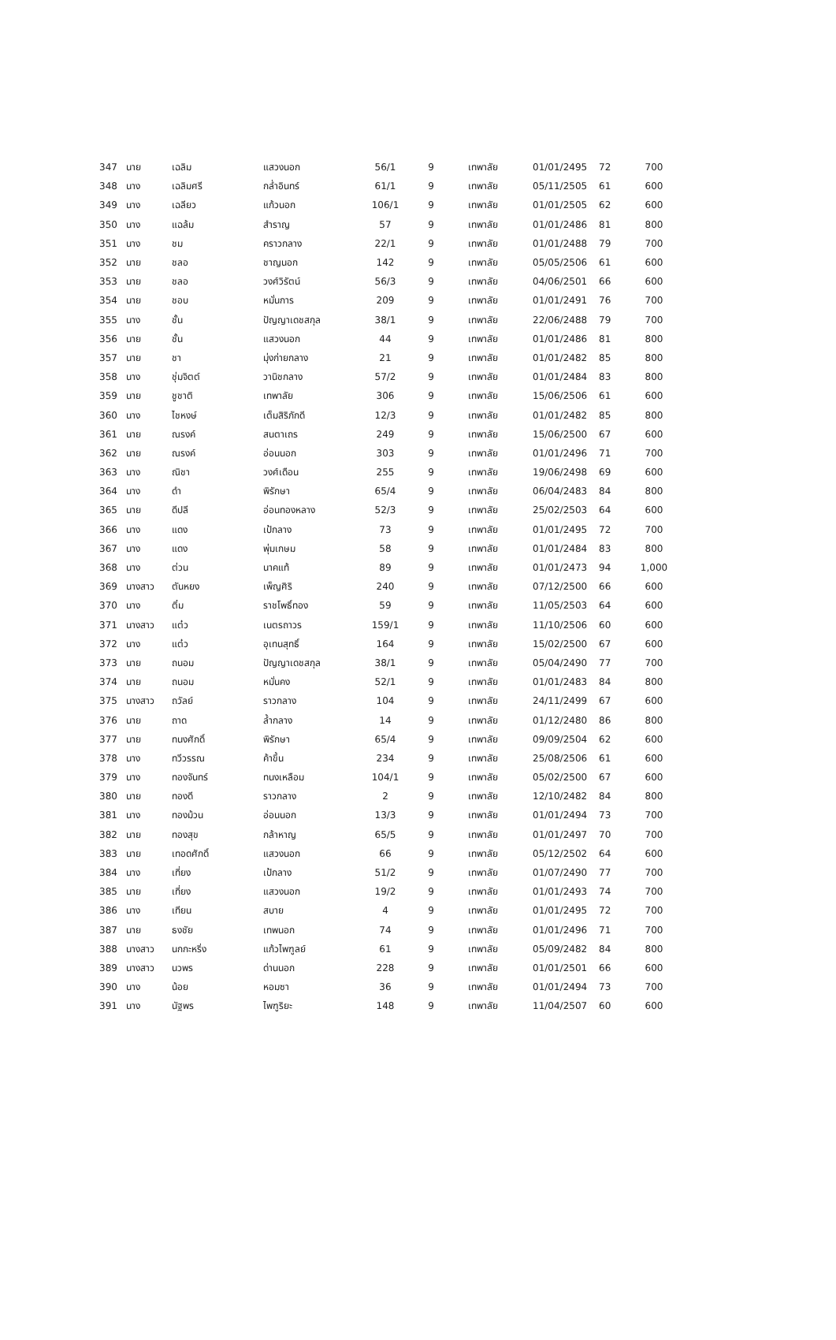| 347 | นาย | เฉลิม | แสวงนอก | 56/1 | 9 | เทพาลัย | 01/01/2495 | 72 | 700 |
| 348 | นาง | เฉลิมศรี | กล่ำอินทร์ | 61/1 | 9 | เทพาลัย | 05/11/2505 | 61 | 600 |
| 349 | นาง | เฉลียว | แก้วนอก | 106/1 | 9 | เทพาลัย | 01/01/2505 | 62 | 600 |
| 350 | นาง | แฉล้ม | สำราญ | 57 | 9 | เทพาลัย | 01/01/2486 | 81 | 800 |
| 351 | นาง | ชม | คราวกลาง | 22/1 | 9 | เทพาลัย | 01/01/2488 | 79 | 700 |
| 352 | นาย | ชลอ | ชาญนอก | 142 | 9 | เทพาลัย | 05/05/2506 | 61 | 600 |
| 353 | นาย | ชลอ | วงศ์วิรัตน์ | 56/3 | 9 | เทพาลัย | 04/06/2501 | 66 | 600 |
| 354 | นาย | ชอบ | หมั่นการ | 209 | 9 | เทพาลัย | 01/01/2491 | 76 | 700 |
| 355 | นาง | ชั้น | ปัญญาเดชสกุล | 38/1 | 9 | เทพาลัย | 22/06/2488 | 79 | 700 |
| 356 | นาย | ชั้น | แสวงนอก | 44 | 9 | เทพาลัย | 01/01/2486 | 81 | 800 |
| 357 | นาย | ชา | มุ่งก่ายกลาง | 21 | 9 | เทพาลัย | 01/01/2482 | 85 | 800 |
| 358 | นาง | ชุ่มจิตต์ | วานิชกลาง | 57/2 | 9 | เทพาลัย | 01/01/2484 | 83 | 800 |
| 359 | นาย | ชูชาติ | เทพาลัย | 306 | 9 | เทพาลัย | 15/06/2506 | 61 | 600 |
| 360 | นาง | ไชหงษ์ | เต็มสิริภักดี | 12/3 | 9 | เทพาลัย | 01/01/2482 | 85 | 800 |
| 361 | นาย | ณรงค์ | สนตาเถร | 249 | 9 | เทพาลัย | 15/06/2500 | 67 | 600 |
| 362 | นาย | ณรงค์ | อ่อนนอก | 303 | 9 | เทพาลัย | 01/01/2496 | 71 | 700 |
| 363 | นาง | ณิชา | วงศ์เดือน | 255 | 9 | เทพาลัย | 19/06/2498 | 69 | 600 |
| 364 | นาง | ดำ | พิรักษา | 65/4 | 9 | เทพาลัย | 06/04/2483 | 84 | 800 |
| 365 | นาย | ดีปลี | อ่อนทองหลาง | 52/3 | 9 | เทพาลัย | 25/02/2503 | 64 | 600 |
| 366 | นาง | แดง | เป้กลาง | 73 | 9 | เทพาลัย | 01/01/2495 | 72 | 700 |
| 367 | นาง | แดง | พุ่มเกษม | 58 | 9 | เทพาลัย | 01/01/2484 | 83 | 800 |
| 368 | นาง | ต่วน | นาคแท้ | 89 | 9 | เทพาลัย | 01/01/2473 | 94 | 1,000 |
| 369 | นางสาว | ตันหยง | เพ็ญศิริ | 240 | 9 | เทพาลัย | 07/12/2500 | 66 | 600 |
| 370 | นาง | ติ๋ม | ราชโพธิ์ทอง | 59 | 9 | เทพาลัย | 11/05/2503 | 64 | 600 |
| 371 | นางสาว | แต๋ว | เนตรถาวร | 159/1 | 9 | เทพาลัย | 11/10/2506 | 60 | 600 |
| 372 | นาง | แต๋ว | อุเทนสุทธิ์ | 164 | 9 | เทพาลัย | 15/02/2500 | 67 | 600 |
| 373 | นาย | ถนอม | ปัญญาเดชสกุล | 38/1 | 9 | เทพาลัย | 05/04/2490 | 77 | 700 |
| 374 | นาย | ถนอม | หมั่นคง | 52/1 | 9 | เทพาลัย | 01/01/2483 | 84 | 800 |
| 375 | นางสาว | ถวัลย์ | ราวกลาง | 104 | 9 | เทพาลัย | 24/11/2499 | 67 | 600 |
| 376 | นาย | ถาด | ล้ำกลาง | 14 | 9 | เทพาลัย | 01/12/2480 | 86 | 800 |
| 377 | นาย | ทนงศักดิ์ | พิรักษา | 65/4 | 9 | เทพาลัย | 09/09/2504 | 62 | 600 |
| 378 | นาง | ทวีวรรณ | ค้าขึ้น | 234 | 9 | เทพาลัย | 25/08/2506 | 61 | 600 |
| 379 | นาง | ทองจันทร์ | ทนงเหลือม | 104/1 | 9 | เทพาลัย | 05/02/2500 | 67 | 600 |
| 380 | นาย | ทองดี | ราวกลาง | 2 | 9 | เทพาลัย | 12/10/2482 | 84 | 800 |
| 381 | นาง | ทองม้วน | อ่อนนอก | 13/3 | 9 | เทพาลัย | 01/01/2494 | 73 | 700 |
| 382 | นาย | ทองสุข | กล้าหาญ | 65/5 | 9 | เทพาลัย | 01/01/2497 | 70 | 700 |
| 383 | นาย | เทอดศักดิ์ | แสวงนอก | 66 | 9 | เทพาลัย | 05/12/2502 | 64 | 600 |
| 384 | นาง | เที่ยง | เป้กลาง | 51/2 | 9 | เทพาลัย | 01/07/2490 | 77 | 700 |
| 385 | นาย | เที่ยง | แสวงนอก | 19/2 | 9 | เทพาลัย | 01/01/2493 | 74 | 700 |
| 386 | นาง | เทียน | สบาย | 4 | 9 | เทพาลัย | 01/01/2495 | 72 | 700 |
| 387 | นาย | ธงชัย | เทพนอก | 74 | 9 | เทพาลัย | 01/01/2496 | 71 | 700 |
| 388 | นางสาว | นกกะหริ่ง | แก้วไพฑูลย์ | 61 | 9 | เทพาลัย | 05/09/2482 | 84 | 800 |
| 389 | นางสาว | นวพร | ด่านนอก | 228 | 9 | เทพาลัย | 01/01/2501 | 66 | 600 |
| 390 | นาง | น้อย | หอมซา | 36 | 9 | เทพาลัย | 01/01/2494 | 73 | 700 |
| 391 | นาง | นัฐพร | ไพฑูริยะ | 148 | 9 | เทพาลัย | 11/04/2507 | 60 | 600 |